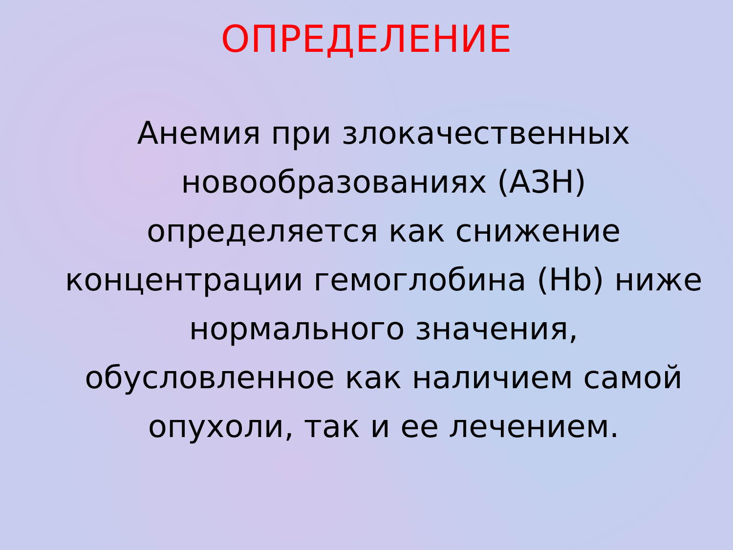ОПРЕДЕЛЕНИЕ
Анемия при злокачественных новообразованиях (АЗН) определяется как снижение концентрации гемоглобина (Hb) ниже нормального значения, обусловленное как наличием самой опухоли, так и ее лечением.